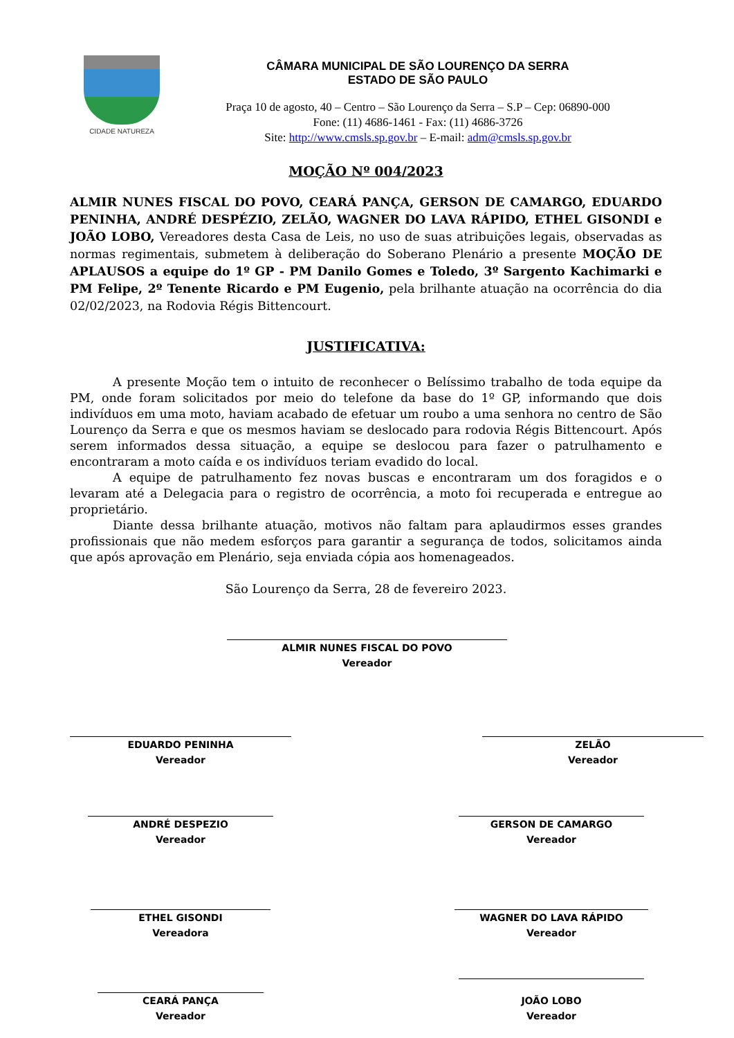CIDADE NATUREZA
CÂMARA MUNICIPAL DE SÃO LOURENÇO DA SERRA
ESTADO DE SÃO PAULO
Praça 10 de agosto, 40 – Centro – São Lourenço da Serra – S.P – Cep: 06890-000
Fone: (11) 4686-1461 - Fax: (11) 4686-3726
Site: http://www.cmsls.sp.gov.br – E-mail: adm@cmsls.sp.gov.br
MOÇÃO Nº 004/2023
ALMIR NUNES FISCAL DO POVO, CEARÁ PANÇA, GERSON DE CAMARGO, EDUARDO PENINHA, ANDRÉ DESPÉZIO, ZELÃO, WAGNER DO LAVA RÁPIDO, ETHEL GISONDI e JOÃO LOBO, Vereadores desta Casa de Leis, no uso de suas atribuições legais, observadas as normas regimentais, submetem à deliberação do Soberano Plenário a presente MOÇÃO DE APLAUSOS a equipe do 1º GP - PM Danilo Gomes e Toledo, 3º Sargento Kachimarki e PM Felipe, 2º Tenente Ricardo e PM Eugenio, pela brilhante atuação na ocorrência do dia 02/02/2023, na Rodovia Régis Bittencourt.
JUSTIFICATIVA:
A presente Moção tem o intuito de reconhecer o Belíssimo trabalho de toda equipe da PM, onde foram solicitados por meio do telefone da base do 1º GP, informando que dois indivíduos em uma moto, haviam acabado de efetuar um roubo a uma senhora no centro de São Lourenço da Serra e que os mesmos haviam se deslocado para rodovia Régis Bittencourt. Após serem informados dessa situação, a equipe se deslocou para fazer o patrulhamento e encontraram a moto caída e os indivíduos teriam evadido do local.
A equipe de patrulhamento fez novas buscas e encontraram um dos foragidos e o levaram até a Delegacia para o registro de ocorrência, a moto foi recuperada e entregue ao proprietário.
Diante dessa brilhante atuação, motivos não faltam para aplaudirmos esses grandes profissionais que não medem esforços para garantir a segurança de todos, solicitamos ainda que após aprovação em Plenário, seja enviada cópia aos homenageados.
São Lourenço da Serra, 28 de fevereiro 2023.
ALMIR NUNES FISCAL DO POVO
Vereador
EDUARDO PENINHA
Vereador
ZELÃO
Vereador
ANDRÉ DESPEZIO
Vereador
GERSON DE CAMARGO
Vereador
ETHEL GISONDI
Vereadora
WAGNER DO LAVA RÁPIDO
Vereador
CEARÁ PANÇA
Vereador
JOÃO LOBO
Vereador